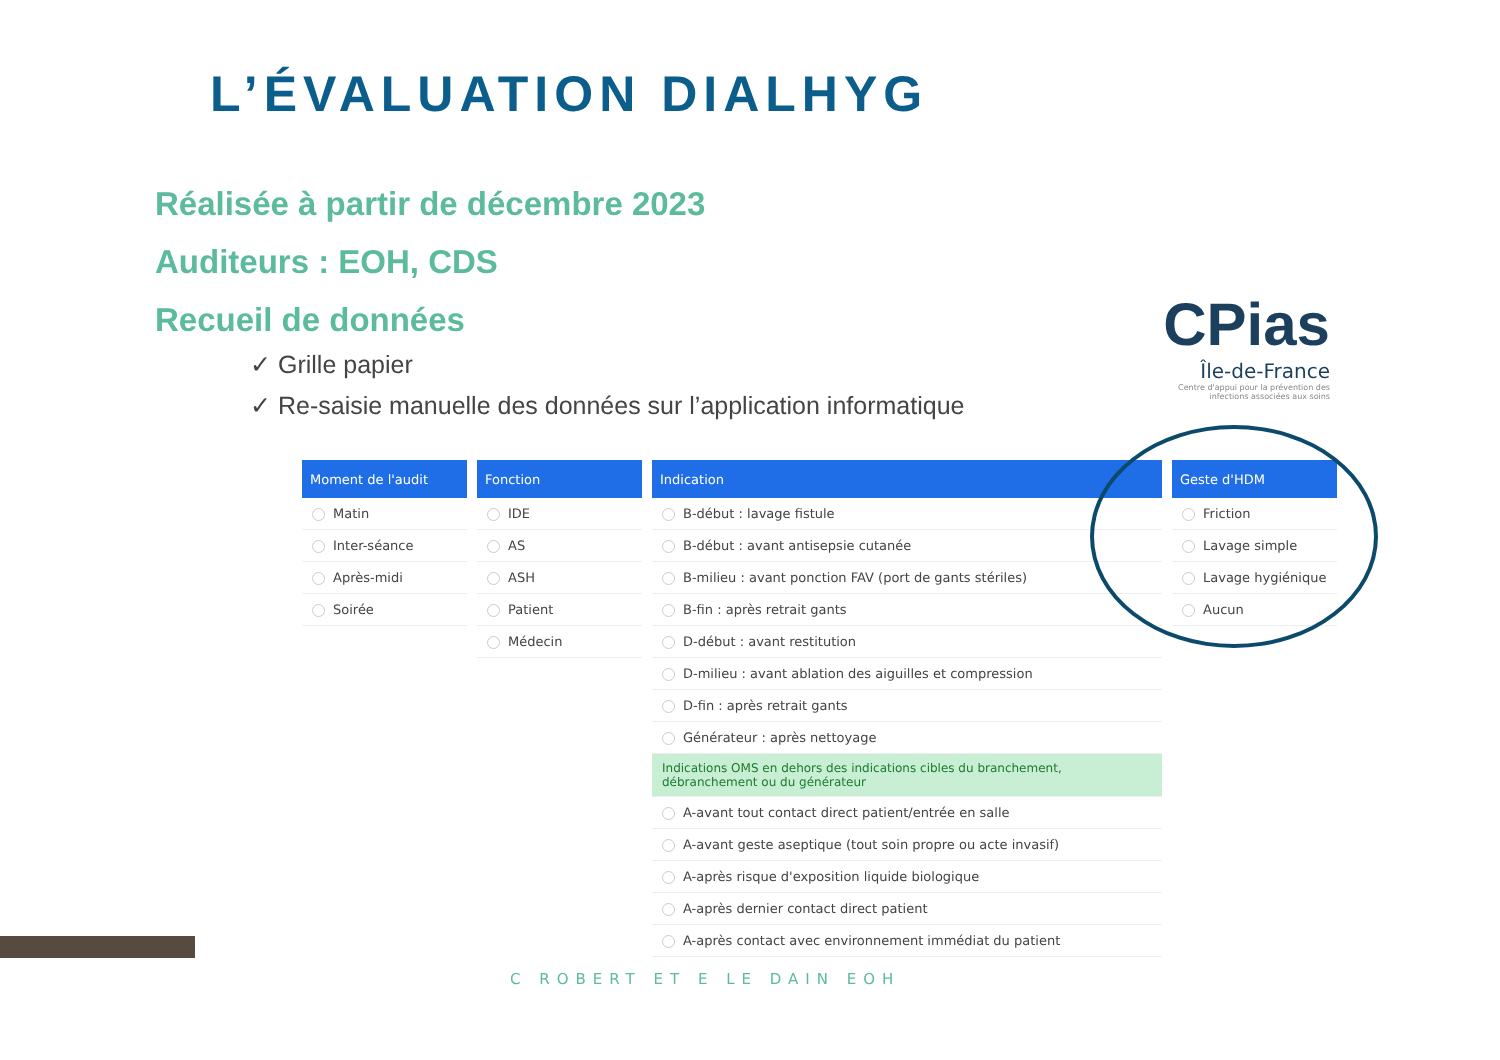L’ÉVALUATION DIALHYG
Réalisée à partir de décembre 2023
Auditeurs : EOH, CDS
Recueil de données
✓ Grille papier
✓ Re-saisie manuelle des données sur l’application informatique
CPias
Île-de-France
Centre d'appui pour la prévention des infections associées aux soins
| Moment de l'audit |
| --- |
| Matin |
| Inter-séance |
| Après-midi |
| Soirée |
| Fonction |
| --- |
| IDE |
| AS |
| ASH |
| Patient |
| Médecin |
| Indication |
| --- |
| B-début : lavage fistule |
| B-début : avant antisepsie cutanée |
| B-milieu : avant ponction FAV (port de gants stériles) |
| B-fin : après retrait gants |
| D-début : avant restitution |
| D-milieu : avant ablation des aiguilles et compression |
| D-fin : après retrait gants |
| Générateur : après nettoyage |
| Indications OMS en dehors des indications cibles du branchement, débranchement ou du générateur |
| A-avant tout contact direct patient/entrée en salle |
| A-avant geste aseptique (tout soin propre ou acte invasif) |
| A-après risque d'exposition liquide biologique |
| A-après dernier contact direct patient |
| A-après contact avec environnement immédiat du patient |
| Geste d'HDM |
| --- |
| Friction |
| Lavage simple |
| Lavage hygiénique |
| Aucun |
C ROBERT ET E LE DAIN EOH